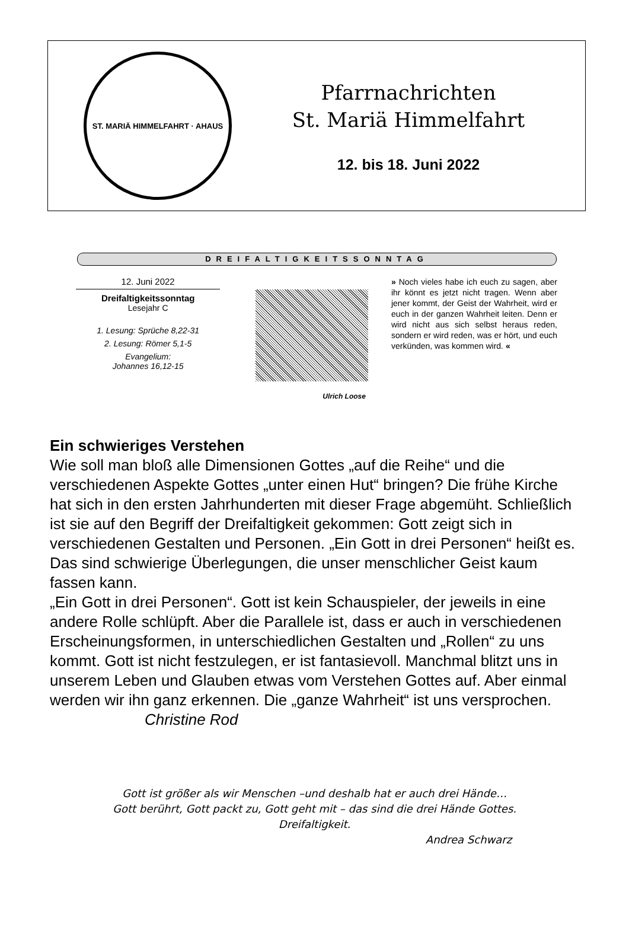ST. MARIÄ HIMMELFAHRT · AHAUS
Pfarrnachrichten
St. Mariä Himmelfahrt
12. bis 18. Juni 2022
DREIFALTIGKEITSSONNTAG
12. Juni 2022
Dreifaltigkeitssonntag
Lesejahr C
1. Lesung: Sprüche 8,22-31
2. Lesung: Römer 5,1-5
Evangelium:
Johannes 16,12-15
Ulrich Loose
» Noch vieles habe ich euch zu sagen, aber ihr könnt es jetzt nicht tragen. Wenn aber jener kommt, der Geist der Wahrheit, wird er euch in der ganzen Wahrheit leiten. Denn er wird nicht aus sich selbst heraus reden, sondern er wird reden, was er hört, und euch verkünden, was kommen wird. «
Ein schwieriges Verstehen
Wie soll man bloß alle Dimensionen Gottes „auf die Reihe“ und die verschiedenen Aspekte Gottes „unter einen Hut“ bringen? Die frühe Kirche hat sich in den ersten Jahrhunderten mit dieser Frage abgemüht. Schließlich ist sie auf den Begriff der Dreifaltigkeit gekommen: Gott zeigt sich in verschiedenen Gestalten und Personen. „Ein Gott in drei Personen“ heißt es. Das sind schwierige Überlegungen, die unser menschlicher Geist kaum fassen kann.
„Ein Gott in drei Personen“. Gott ist kein Schauspieler, der jeweils in eine andere Rolle schlüpft. Aber die Parallele ist, dass er auch in verschiedenen Erscheinungsformen, in unterschiedlichen Gestalten und „Rollen“ zu uns kommt. Gott ist nicht festzulegen, er ist fantasievoll. Manchmal blitzt uns in unserem Leben und Glauben etwas vom Verstehen Gottes auf. Aber einmal werden wir ihn ganz erkennen. Die „ganze Wahrheit“ ist uns versprochen. Christine Rod
Gott ist größer als wir Menschen –und deshalb hat er auch drei Hände…
Gott berührt, Gott packt zu, Gott geht mit – das sind die drei Hände Gottes.
Dreifaltigkeit.
Andrea Schwarz